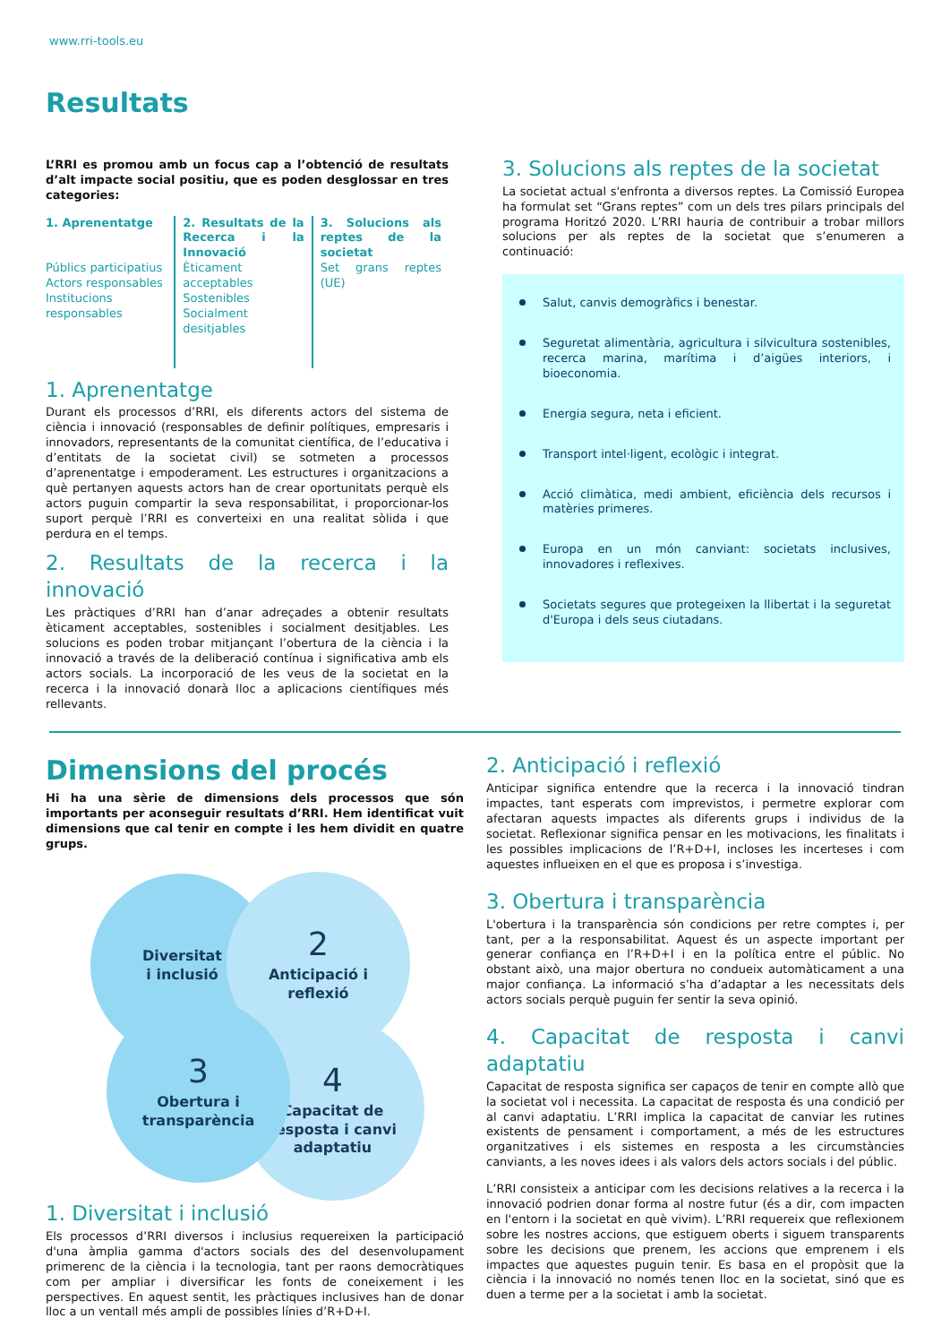www.rri-tools.eu
Resultats
L’RRI es promou amb un focus cap a l’obtenció de resultats d’alt impacte social positiu, que es poden desglossar en tres categories:
1. Aprenentatge
Públics participatius
Actors responsables
Institucions responsables
2. Resultats de la Recerca i la Innovació
Èticament acceptables
Sostenibles
Socialment desitjables
3. Solucions als reptes de la societat
Set grans reptes (UE)
1. Aprenentatge
Durant els processos d’RRI, els diferents actors del sistema de ciència i innovació (responsables de definir polítiques, empresaris i innovadors, representants de la comunitat científica, de l’educativa i d’entitats de la societat civil) se sotmeten a processos d’aprenentatge i empoderament. Les estructures i organitzacions a què pertanyen aquests actors han de crear oportunitats perquè els actors puguin compartir la seva responsabilitat, i proporcionar-los suport perquè l’RRI es converteixi en una realitat sòlida i que perdura en el temps.
2. Resultats de la recerca i la innovació
Les pràctiques d’RRI han d’anar adreçades a obtenir resultats èticament acceptables, sostenibles i socialment desitjables. Les solucions es poden trobar mitjançant l’obertura de la ciència i la innovació a través de la deliberació contínua i significativa amb els actors socials. La incorporació de les veus de la societat en la recerca i la innovació donarà lloc a aplicacions científiques més rellevants.
3. Solucions als reptes de la societat
La societat actual s'enfronta a diversos reptes. La Comissió Europea ha formulat set “Grans reptes” com un dels tres pilars principals del programa Horitzó 2020. L’RRI hauria de contribuir a trobar millors solucions per als reptes de la societat que s’enumeren a continuació:
Salut, canvis demogràfics i benestar.
Seguretat alimentària, agricultura i silvicultura sostenibles, recerca marina, marítima i d’aigües interiors, i bioeconomia.
Energia segura, neta i eficient.
Transport intel·ligent, ecològic i integrat.
Acció climàtica, medi ambient, eficiència dels recursos i matèries primeres.
Europa en un món canviant: societats inclusives, innovadores i reflexives.
Societats segures que protegeixen la llibertat i la seguretat d'Europa i dels seus ciutadans.
Dimensions del procés
Hi ha una sèrie de dimensions dels processos que són importants per aconseguir resultats d’RRI. Hem identificat vuit dimensions que cal tenir en compte i les hem dividit en quatre grups.
Diversitat
i inclusió
2
Anticipació i
reflexió
4
Capacitat de
resposta i canvi
adaptatiu
3
Obertura i
transparència
1. Diversitat i inclusió
Els processos d’RRI diversos i inclusius requereixen la participació d'una àmplia gamma d'actors socials des del desenvolupament primerenc de la ciència i la tecnologia, tant per raons democràtiques com per ampliar i diversificar les fonts de coneixement i les perspectives. En aquest sentit, les pràctiques inclusives han de donar lloc a un ventall més ampli de possibles línies d’R+D+I.
2. Anticipació i reflexió
Anticipar significa entendre que la recerca i la innovació tindran impactes, tant esperats com imprevistos, i permetre explorar com afectaran aquests impactes als diferents grups i individus de la societat. Reflexionar significa pensar en les motivacions, les finalitats i les possibles implicacions de l’R+D+I, incloses les incerteses i com aquestes influeixen en el que es proposa i s’investiga.
3. Obertura i transparència
L'obertura i la transparència són condicions per retre comptes i, per tant, per a la responsabilitat. Aquest és un aspecte important per generar confiança en l’R+D+I i en la política entre el públic. No obstant això, una major obertura no condueix automàticament a una major confiança. La informació s’ha d’adaptar a les necessitats dels actors socials perquè puguin fer sentir la seva opinió.
4. Capacitat de resposta i canvi adaptatiu
Capacitat de resposta significa ser capaços de tenir en compte allò que la societat vol i necessita. La capacitat de resposta és una condició per al canvi adaptatiu. L’RRI implica la capacitat de canviar les rutines existents de pensament i comportament, a més de les estructures organitzatives i els sistemes en resposta a les circumstàncies canviants, a les noves idees i als valors dels actors socials i del públic.
L’RRI consisteix a anticipar com les decisions relatives a la recerca i la innovació podrien donar forma al nostre futur (és a dir, com impacten en l'entorn i la societat en què vivim). L’RRI requereix que reflexionem sobre les nostres accions, que estiguem oberts i siguem transparents sobre les decisions que prenem, les accions que emprenem i els impactes que aquestes puguin tenir. Es basa en el propòsit que la ciència i la innovació no només tenen lloc en la societat, sinó que es duen a terme per a la societat i amb la societat.